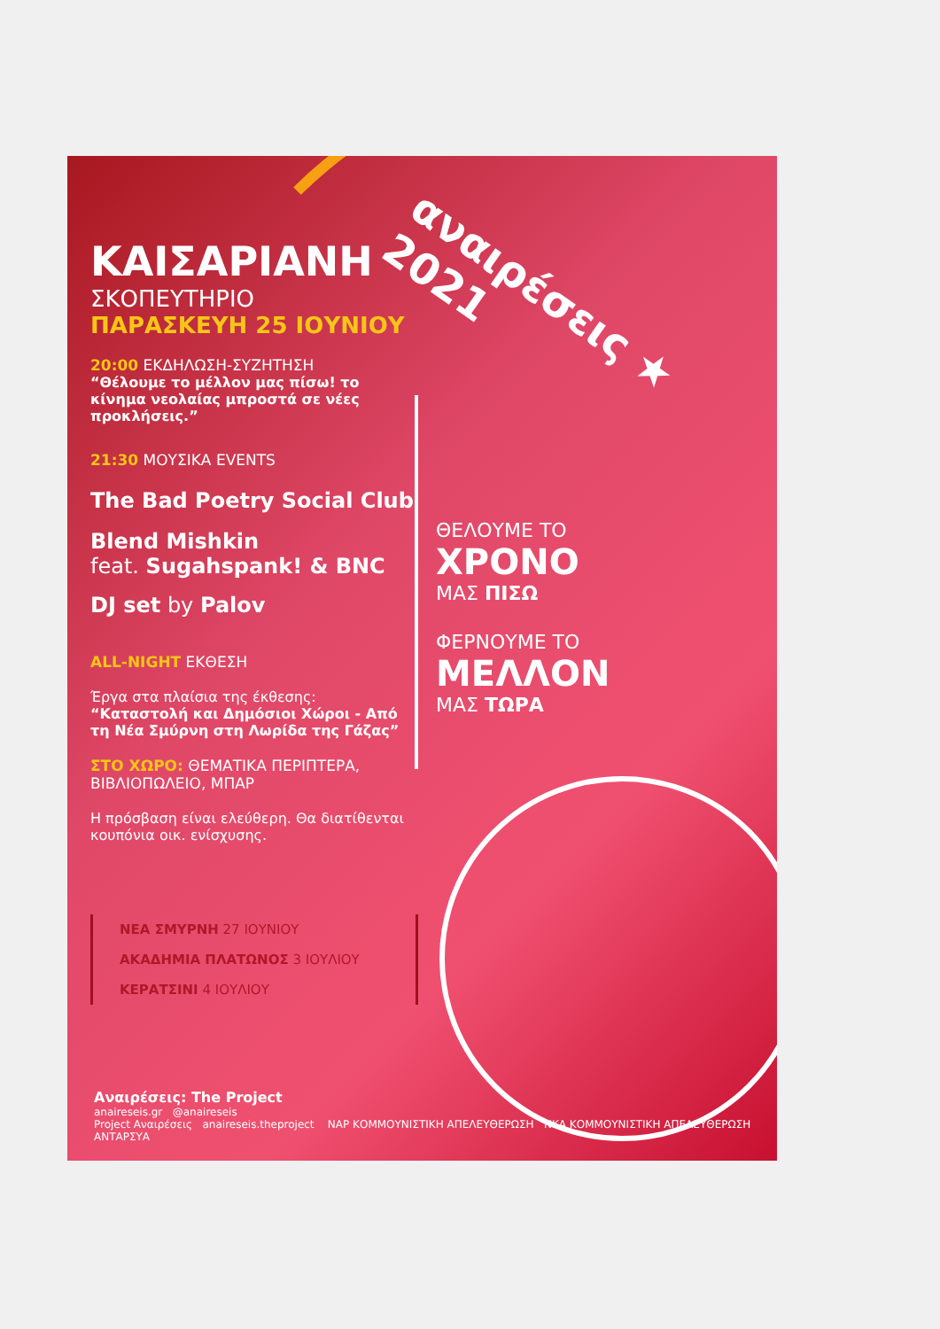ΚΑΙΣΑΡΙΑΝΗ
ΣΚΟΠΕΥΤΗΡΙΟ
ΠΑΡΑΣΚΕΥΗ 25 ΙΟΥΝΙΟΥ
20:00 ΕΚΔΗΛΩΣΗ-ΣΥΖΗΤΗΣΗ
“Θέλουμε το μέλλον μας πίσω! το κίνημα νεολαίας μπροστά σε νέες προκλήσεις.”
21:30 ΜΟΥΣΙΚΑ EVENTS
The Bad Poetry Social Club
Blend Mishkin
feat. Sugahspank! & BNC
DJ set by Palov
ALL-NIGHT ΕΚΘΕΣΗ
Έργα στα πλαίσια της έκθεσης: “Καταστολή και Δημόσιοι Χώροι - Από τη Νέα Σμύρνη στη Λωρίδα της Γάζας”
ΣΤΟ ΧΩΡΟ: ΘΕΜΑΤΙΚΑ ΠΕΡΙΠΤΕΡΑ, ΒΙΒΛΙΟΠΩΛΕΙΟ, ΜΠΑΡ
Η πρόσβαση είναι ελεύθερη. Θα διατίθενται κουπόνια οικ. ενίσχυσης.
ΝΕΑ ΣΜΥΡΝΗ 27 ΙΟΥΝΙΟΥ
ΑΚΑΔΗΜΙΑ ΠΛΑΤΩΝΟΣ 3 ΙΟΥΛΙΟΥ
ΚΕΡΑΤΣΙΝΙ 4 ΙΟΥΛΙΟΥ
ΘΕΛΟΥΜΕ ΤΟ
ΧΡΟΝΟ
ΜΑΣ ΠΙΣΩ
ΦΕΡΝΟΥΜΕ ΤΟ
ΜΕΛΛΟΝ
ΜΑΣ ΤΩΡΑ
αναιρέσεις ★ 2021
Αναιρέσεις: The Project
anaireseis.gr @anaireseis
Project Αναιρέσεις anaireseis.theproject NAP ΚΟΜΜΟΥΝΙΣΤΙΚΗ ΑΠΕΛΕΥΘΕΡΩΣΗ ΝΚΑ ΚΟΜΜΟΥΝΙΣΤΙΚΗ ΑΠΕΛΕΥΘΕΡΩΣΗ ΑΝΤΑΡΣΥΑ